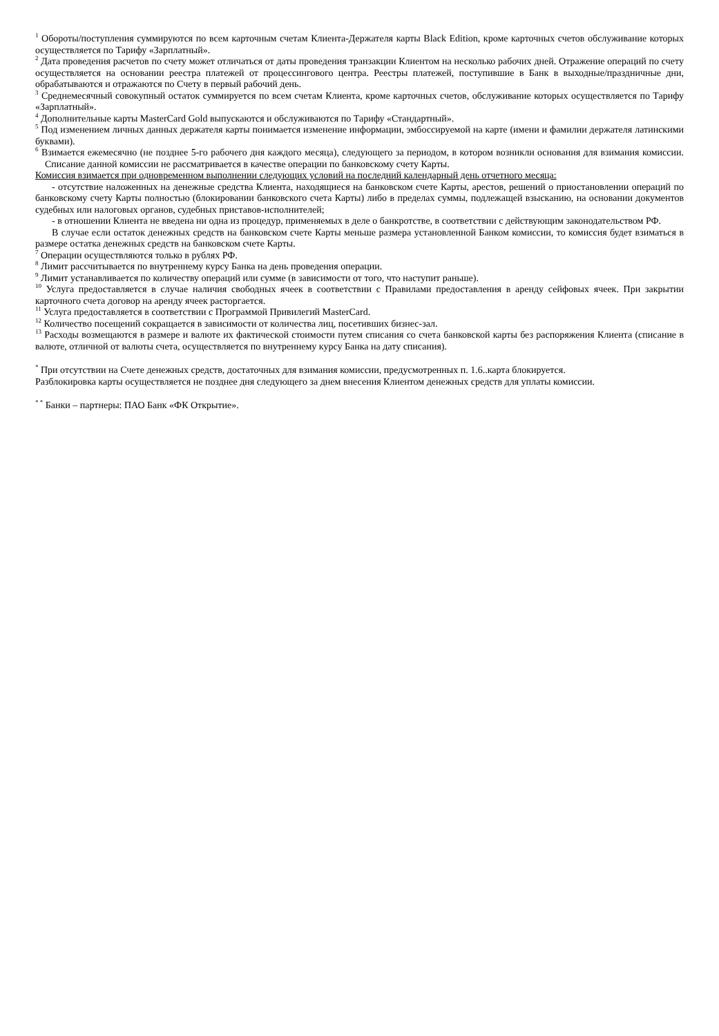<sup>1</sup> Обороты/поступления суммируются по всем карточным счетам Клиента-Держателя карты Black Edition, кроме карточных счетов обслуживание которых осуществляется по Тарифу «Зарплатный».
<sup>2</sup> Дата проведения расчетов по счету может отличаться от даты проведения транзакции Клиентом на несколько рабочих дней. Отражение операций по счету осуществляется на основании реестра платежей от процессингового центра. Реестры платежей, поступившие в Банк в выходные/праздничные дни, обрабатываются и отражаются по Счету в первый рабочий день.
<sup>3</sup> Среднемесячный совокупный остаток суммируется по всем счетам Клиента, кроме карточных счетов, обслуживание которых осуществляется по Тарифу «Зарплатный».
<sup>4</sup> Дополнительные карты MasterCard Gold выпускаются и обслуживаются по Тарифу «Стандартный».
<sup>5</sup> Под изменением личных данных держателя карты понимается изменение информации, эмбоссируемой на карте (имени и фамилии держателя латинскими буквами).
<sup>6</sup> Взимается ежемесячно (не позднее 5-го рабочего дня каждого месяца), следующего за периодом, в котором возникли основания для взимания комиссии. Списание данной комиссии не рассматривается в качестве операции по банковскому счету Карты.
Комиссия взимается при одновременном выполнении следующих условий на последний календарный день отчетного месяца:
- отсутствие наложенных на денежные средства Клиента, находящиеся на банковском счете Карты, арестов, решений о приостановлении операций по банковскому счету Карты полностью (блокировании банковского счета Карты) либо в пределах суммы, подлежащей взысканию, на основании документов судебных или налоговых органов, судебных приставов-исполнителей;
- в отношении Клиента не введена ни одна из процедур, применяемых в деле о банкротстве, в соответствии с действующим законодательством РФ.
В случае если остаток денежных средств на банковском счете Карты меньше размера установленной Банком комиссии, то комиссия будет взиматься в размере остатка денежных средств на банковском счете Карты.
<sup>7</sup> Операции осуществляются только в рублях РФ.
<sup>8</sup> Лимит рассчитывается по внутреннему курсу Банка на день проведения операции.
<sup>9</sup> Лимит устанавливается по количеству операций или сумме (в зависимости от того, что наступит раньше).
<sup>10</sup> Услуга предоставляется в случае наличия свободных ячеек в соответствии с Правилами предоставления в аренду сейфовых ячеек. При закрытии карточного счета договор на аренду ячеек расторгается.
<sup>11</sup> Услуга предоставляется в соответствии с Программой Привилегий MasterCard.
<sup>12</sup> Количество посещений сокращается в зависимости от количества лиц, посетивших бизнес-зал.
<sup>13</sup> Расходы возмещаются в размере и валюте их фактической стоимости путем списания со счета банковской карты без распоряжения Клиента (списание в валюте, отличной от валюты счета, осуществляется по внутреннему курсу Банка на дату списания).
<sup>*</sup> При отсутствии на Счете денежных средств, достаточных для взимания комиссии, предусмотренных п. 1.6..карта блокируется.
Разблокировка карты осуществляется не позднее дня следующего за днем внесения Клиентом денежных средств для уплаты комиссии.
<sup>* *</sup> Банки – партнеры: ПАО Банк «ФК Открытие».